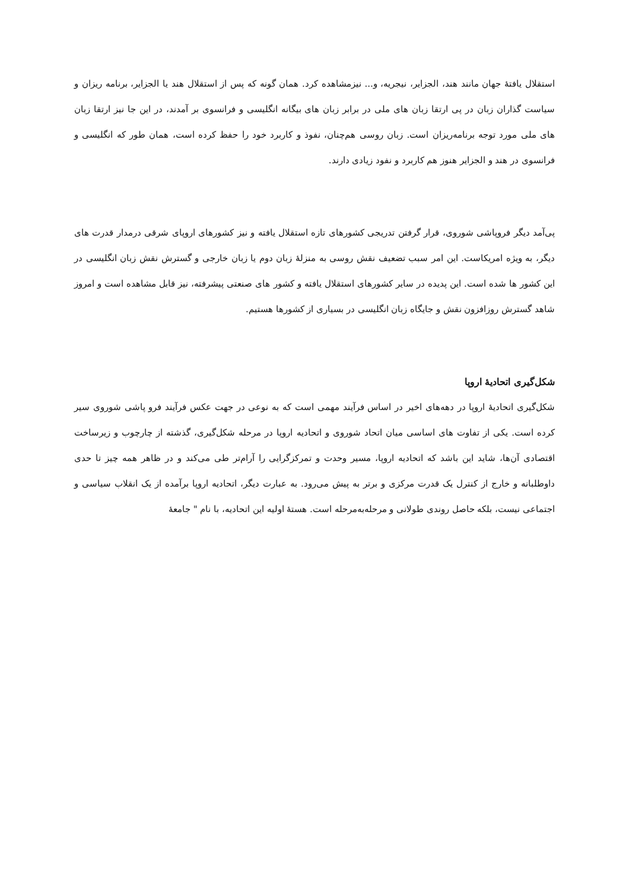استقلال یافتهٔ جهان مانند هند، الجزایر، نیجریه، و... نیزمشاهده کرد. همان گونه که پس از استقلال هند یا الجزایر، برنامه ریزان و سیاست گذاران زبان در پی ارتقا زبان های ملی در برابر زبان های بیگانه انگلیسی و فرانسوی بر آمدند، در این جا نیز ارتقا زبان های ملی مورد توجه برنامه‌ریزان است. زبان روسی هم‌چنان، نفوذ و کاربرد خود را حفظ کرده است، همان طور که انگلیسی و فرانسوی در هند و الجزایر هنوز هم کاربرد و نفود زیادی دارند.
پی‌آمد دیگر فروپاشی شوروی، قرار گرفتن تدریجی کشورهای تازه استقلال یافته و نیز کشورهای اروپای شرقی درمدار قدرت های دیگر، به ویژه امریکاست. این امر سبب تضعیف نقش روسی به منزلهٔ زبان دوم یا زبان خارجی و گسترش نقش زبان انگلیسی در این کشور ها شده است. این پدیده در سایر کشورهای استقلال یافته و کشور های صنعتی پیشرفته، نیز قابل مشاهده است و امروز شاهد گسترش روزافزون نقش و جایگاه زبان انگلیسی در بسیاری از کشورها هستیم.
شکل‌گیری اتحادیهٔ اروپا
شکل‌گیری اتحادیهٔ اروپا در دهه‌های اخیر در اساس فرآیند مهمی است که به نوعی در جهت عکس فرآیند فرو پاشی شوروی سیر کرده است. یکی از تفاوت های اساسی میان اتحاد شوروی و اتحادیه اروپا در مرحله شکل‌گیری، گذشته از چارچوب و زیرساخت اقتصادی آن‌ها، شاید این باشد که اتحادیه اروپا، مسیر وحدت و تمرکزگرایی را آرام‌تر طی می‌کند و در ظاهر همه چیز تا حدی داوطلبانه و خارج از کنترل یک قدرت مرکزی و برتر به پیش می‌رود. به عبارت دیگر، اتحادیه اروپا برآمده از یک انقلاب سیاسی و اجتماعی نیست، بلکه حاصل روندی طولانی و مرحله‌به‌مرحله است. هستهٔ اولیه این اتحادیه، با نام " جامعهٔ